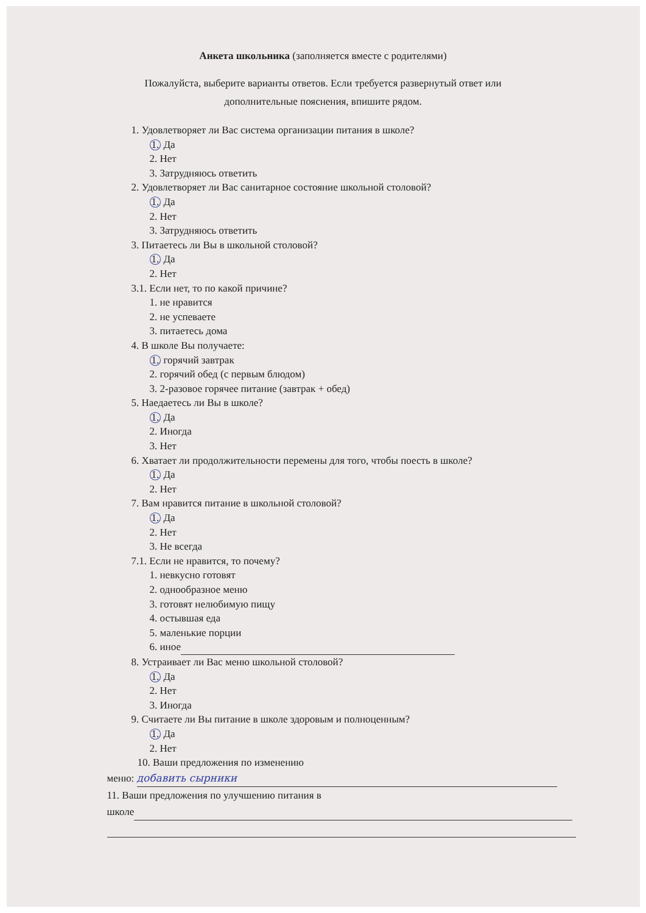Анкета школьника (заполняется вместе с родителями)
Пожалуйста, выберите варианты ответов. Если требуется развернутый ответ или
дополнительные пояснения, впишите рядом.
1. Удовлетворяет ли Вас система организации питания в школе?
1. Да
2. Нет
3. Затрудняюсь ответить
2. Удовлетворяет ли Вас санитарное состояние школьной столовой?
1. Да
2. Нет
3. Затрудняюсь ответить
3. Питаетесь ли Вы в школьной столовой?
1. Да
2. Нет
3.1. Если нет, то по какой причине?
1. не нравится
2. не успеваете
3. питаетесь дома
4. В школе Вы получаете:
1. горячий завтрак
2. горячий обед (с первым блюдом)
3. 2-разовое горячее питание (завтрак + обед)
5. Наедаетесь ли Вы в школе?
1. Да
2. Иногда
3. Нет
6. Хватает ли продолжительности перемены для того, чтобы поесть в школе?
1. Да
2. Нет
7. Вам нравится питание в школьной столовой?
1. Да
2. Нет
3. Не всегда
7.1. Если не нравится, то почему?
1. невкусно готовят
2. однообразное меню
3. готовят нелюбимую пищу
4. остывшая еда
5. маленькие порции
6. иное
8. Устраивает ли Вас меню школьной столовой?
1. Да
2. Нет
3. Иногда
9. Считаете ли Вы питание в школе здоровым и полноценным?
1. Да
2. Нет
10. Ваши предложения по изменению
меню: добавить сырники
11. Ваши предложения по улучшению питания в
школе